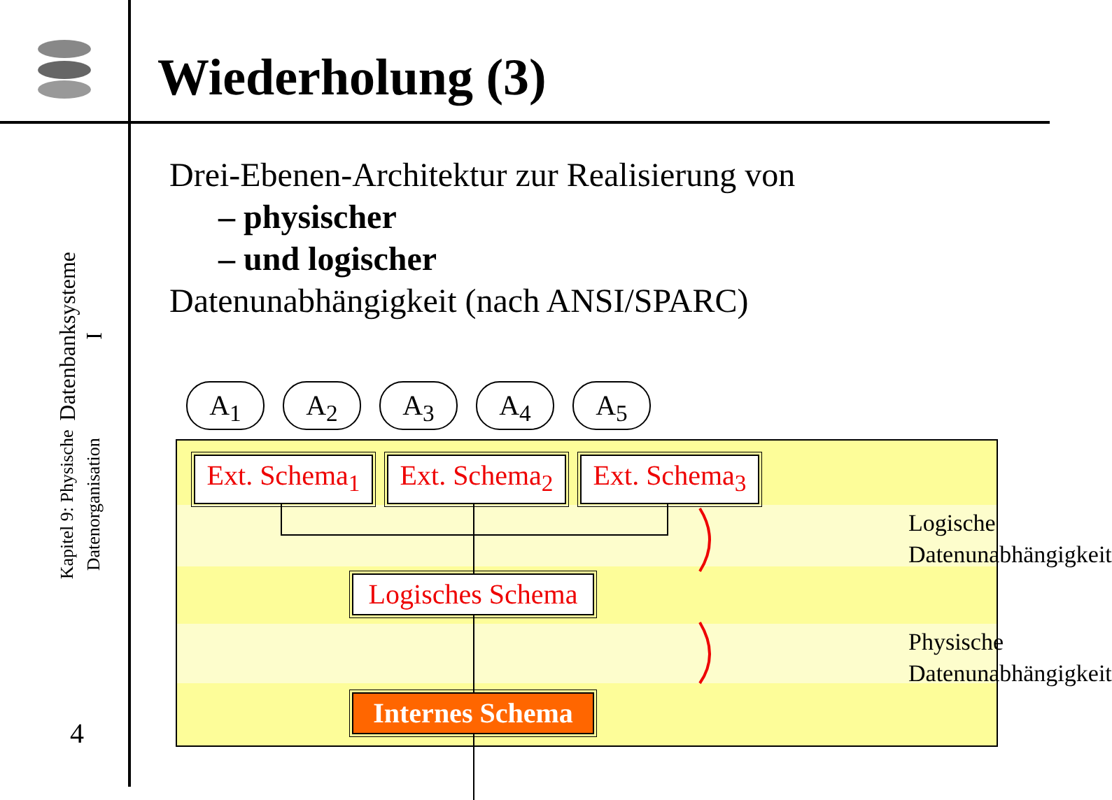Datenbanksysteme I
Kapitel 9: Physische Datenorganisation
4
Wiederholung (3)
Drei-Ebenen-Architektur zur Realisierung von
– physischer
– und logischer
Datenunabhängigkeit (nach ANSI/SPARC)
A<sub>1</sub> A<sub>2</sub> A<sub>3</sub> A<sub>4</sub> A<sub>5</sub>
Ext. Schema<sub>1</sub>
Ext. Schema<sub>2</sub>
Ext. Schema<sub>3</sub>
Logisches Schema
Internes Schema
Logische
Datenunabhängigkeit
Physische
Datenunabhängigkeit